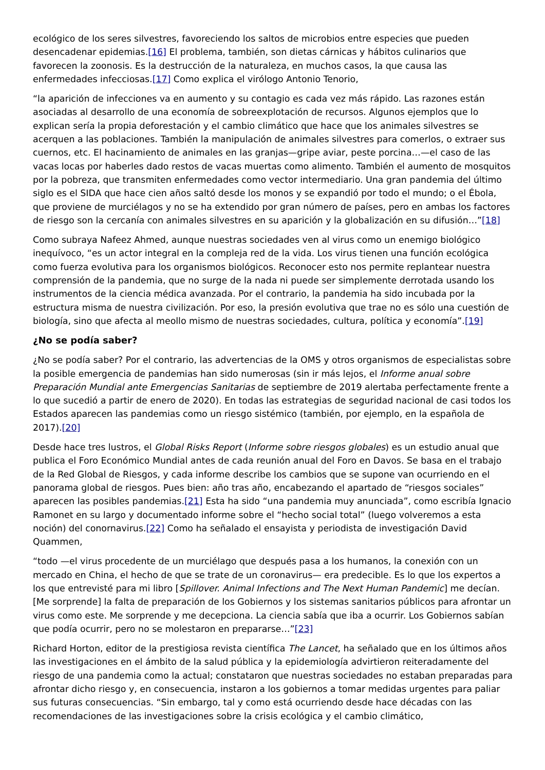ecológico de los seres silvestres, favoreciendo los saltos de microbios entre especies que pueden desencadenar epidemias.[16] El problema, también, son dietas cárnicas y hábitos culinarios que favorecen la zoonosis. Es la destrucción de la naturaleza, en muchos casos, la que causa las enfermedades infecciosas.[17] Como explica el virólogo Antonio Tenorio,
“la aparición de infecciones va en aumento y su contagio es cada vez más rápido. Las razones están asociadas al desarrollo de una economía de sobreexplotación de recursos. Algunos ejemplos que lo explican sería la propia deforestación y el cambio climático que hace que los animales silvestres se acerquen a las poblaciones. También la manipulación de animales silvestres para comerlos, o extraer sus cuernos, etc. El hacinamiento de animales en las granjas—gripe aviar, peste porcina…—el caso de las vacas locas por haberles dado restos de vacas muertas como alimento. También el aumento de mosquitos por la pobreza, que transmiten enfermedades como vector intermediario. Una gran pandemia del último siglo es el SIDA que hace cien años saltó desde los monos y se expandió por todo el mundo; o el Ébola, que proviene de murciélagos y no se ha extendido por gran número de países, pero en ambas los factores de riesgo son la cercanía con animales silvestres en su aparición y la globalización en su difusión…”[18]
Como subraya Nafeez Ahmed, aunque nuestras sociedades ven al virus como un enemigo biológico inequívoco, “es un actor integral en la compleja red de la vida. Los virus tienen una función ecológica como fuerza evolutiva para los organismos biológicos. Reconocer esto nos permite replantear nuestra comprensión de la pandemia, que no surge de la nada ni puede ser simplemente derrotada usando los instrumentos de la ciencia médica avanzada. Por el contrario, la pandemia ha sido incubada por la estructura misma de nuestra civilización. Por eso, la presión evolutiva que trae no es sólo una cuestión de biología, sino que afecta al meollo mismo de nuestras sociedades, cultura, política y economía”.[19]
¿No se podía saber?
¿No se podía saber? Por el contrario, las advertencias de la OMS y otros organismos de especialistas sobre la posible emergencia de pandemias han sido numerosas (sin ir más lejos, el Informe anual sobre Preparación Mundial ante Emergencias Sanitarias de septiembre de 2019 alertaba perfectamente frente a lo que sucedió a partir de enero de 2020). En todas las estrategias de seguridad nacional de casi todos los Estados aparecen las pandemias como un riesgo sistémico (también, por ejemplo, en la española de 2017).[20]
Desde hace tres lustros, el Global Risks Report (Informe sobre riesgos globales) es un estudio anual que publica el Foro Económico Mundial antes de cada reunión anual del Foro en Davos. Se basa en el trabajo de la Red Global de Riesgos, y cada informe describe los cambios que se supone van ocurriendo en el panorama global de riesgos. Pues bien: año tras año, encabezando el apartado de “riesgos sociales” aparecen las posibles pandemias.[21] Esta ha sido “una pandemia muy anunciada”, como escribía Ignacio Ramonet en su largo y documentado informe sobre el “hecho social total” (luego volveremos a esta noción) del conornavirus.[22] Como ha señalado el ensayista y periodista de investigación David Quammen,
“todo —el virus procedente de un murciélago que después pasa a los humanos, la conexión con un mercado en China, el hecho de que se trate de un coronavirus— era predecible. Es lo que los expertos a los que entrevisté para mi libro [Spillover. Animal Infections and The Next Human Pandemic] me decían. [Me sorprende] la falta de preparación de los Gobiernos y los sistemas sanitarios públicos para afrontar un virus como este. Me sorprende y me decepciona. La ciencia sabía que iba a ocurrir. Los Gobiernos sabían que podía ocurrir, pero no se molestaron en prepararse…”[23]
Richard Horton, editor de la prestigiosa revista científica The Lancet, ha señalado que en los últimos años las investigaciones en el ámbito de la salud pública y la epidemiología advirtieron reiteradamente del riesgo de una pandemia como la actual; constataron que nuestras sociedades no estaban preparadas para afrontar dicho riesgo y, en consecuencia, instaron a los gobiernos a tomar medidas urgentes para paliar sus futuras consecuencias. “Sin embargo, tal y como está ocurriendo desde hace décadas con las recomendaciones de las investigaciones sobre la crisis ecológica y el cambio climático,